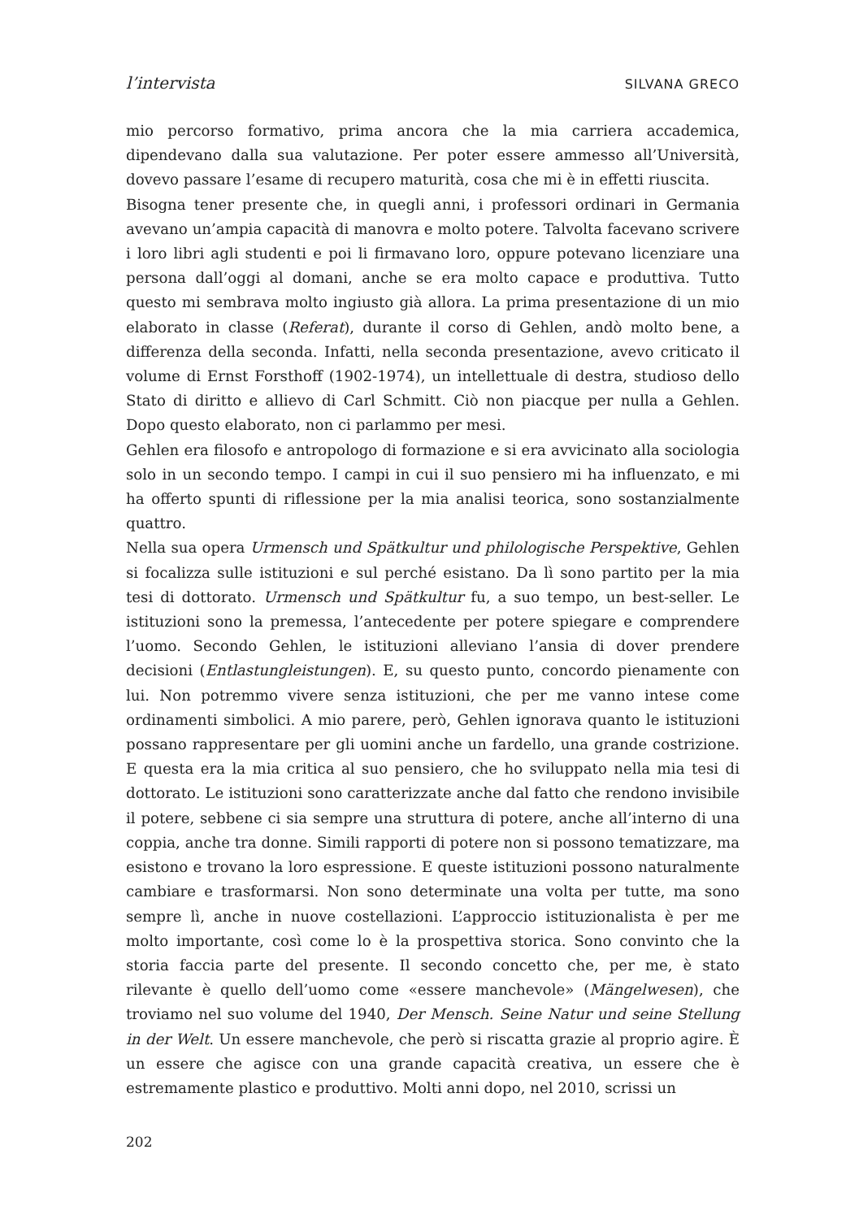l’intervista SILVANA GRECO
mio percorso formativo, prima ancora che la mia carriera accademica, dipendeva­no dalla sua valutazione. Per poter essere ammesso all’Università, dovevo passare l’esame di recupero maturità, cosa che mi è in effetti riuscita.
Bisogna tener presente che, in quegli anni, i professori ordinari in Germania avevano un’ampia capacità di manovra e molto potere. Talvolta facevano scrivere i loro libri agli studenti e poi li firmavano loro, oppure potevano licenziare una persona dall’oggi al domani, anche se era molto capace e produttiva. Tutto questo mi sembrava molto ingiusto già allora. La prima presentazione di un mio elaborato in classe (Referat), durante il corso di Gehlen, andò molto bene, a differenza della seconda. Infatti, nella seconda presentazione, avevo criticato il volume di Ernst Forsthoff (1902-1974), un intellettuale di destra, studioso dello Stato di diritto e allievo di Carl Schmitt. Ciò non piacque per nulla a Gehlen. Dopo questo elaborato, non ci parlammo per mesi.
Gehlen era filosofo e antropologo di formazione e si era avvicinato alla sociologia solo in un secondo tempo. I campi in cui il suo pensiero mi ha influenzato, e mi ha offerto spunti di riflessione per la mia analisi teorica, sono sostanzialmente quattro.
Nella sua opera Urmensch und Spätkultur und philologische Perspektive, Gehlen si focalizza sulle istituzioni e sul perché esistano. Da lì sono partito per la mia tesi di dottorato. Urmensch und Spätkultur fu, a suo tempo, un best-seller. Le istituzioni sono la premessa, l’antecedente per potere spiegare e comprendere l’uomo. Secondo Gehlen, le istituzioni alleviano l’ansia di dover prendere decisioni (Entlastungleistungen). E, su questo punto, concordo pienamente con lui. Non potremmo vivere senza istituzioni, che per me vanno intese come ordinamenti simbolici. A mio parere, però, Gehlen ignorava quanto le istituzioni possano rappresentare per gli uomini anche un fardello, una grande costrizione. E questa era la mia critica al suo pensiero, che ho sviluppato nella mia tesi di dottorato. Le istituzioni sono caratterizzate anche dal fatto che rendono invisibile il potere, sebbene ci sia sempre una struttura di potere, anche all’interno di una coppia, anche tra donne. Simili rapporti di potere non si possono tematizzare, ma esistono e trovano la loro espressione. E queste istituzioni possono naturalmente cambiare e trasformarsi. Non sono determinate una volta per tutte, ma sono sempre lì, anche in nuove costellazioni. L’approccio istituzionalista è per me molto importante, così come lo è la prospettiva storica. Sono convinto che la storia faccia parte del presente. Il secondo concetto che, per me, è stato rilevante è quello dell’uomo come «essere manchevole» (Mängelwesen), che troviamo nel suo volume del 1940, Der Mensch. Seine Natur und seine Stellung in der Welt. Un essere manchevole, che però si riscatta grazie al proprio agire. È un essere che agisce con una grande capacità creativa, un essere che è estremamente plastico e produttivo. Molti anni dopo, nel 2010, scrissi un
202